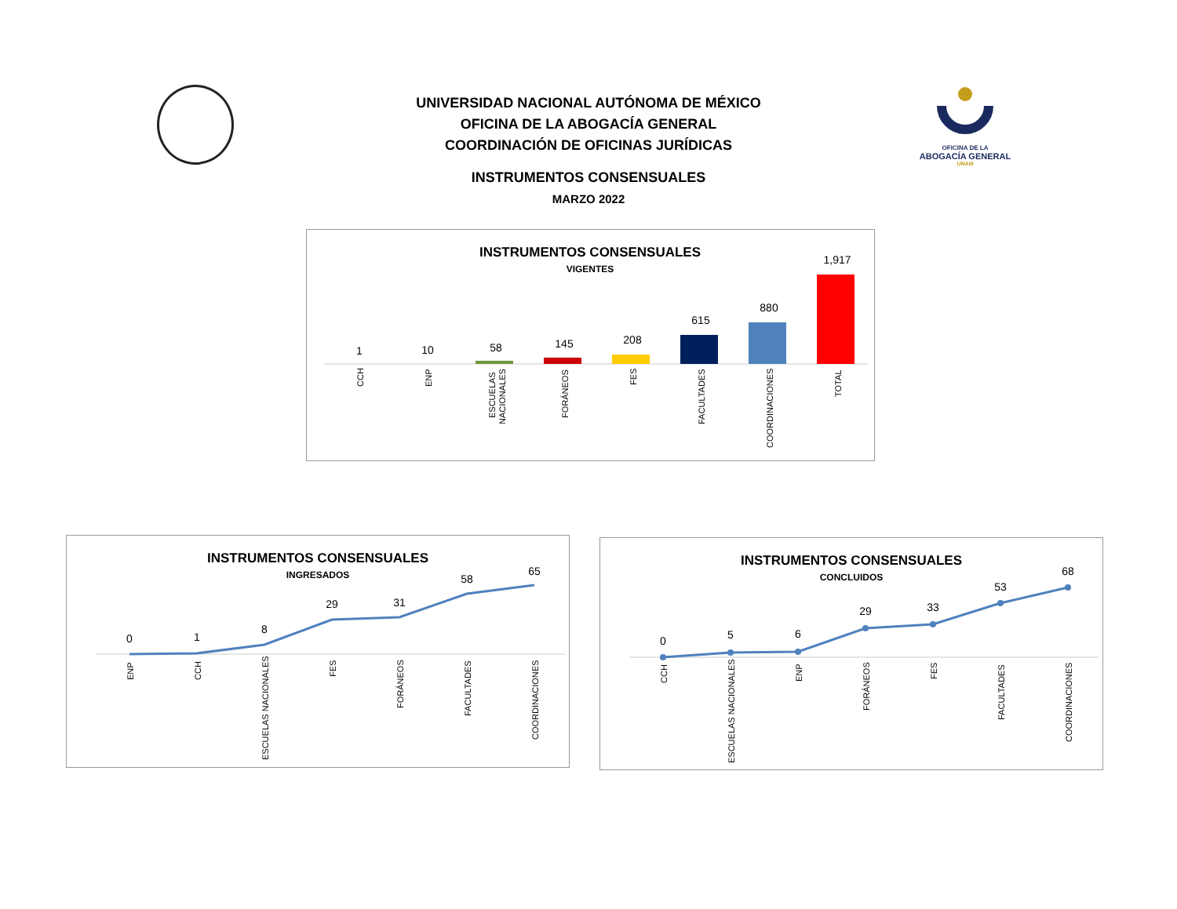UNIVERSIDAD NACIONAL AUTÓNOMA DE MÉXICO
OFICINA DE LA ABOGACÍA GENERAL
COORDINACIÓN DE OFICINAS JURÍDICAS
INSTRUMENTOS CONSENSUALES
MARZO 2022
OFICINA DE LA
ABOGACÍA GENERAL
UNAM
INSTRUMENTOS CONSENSUALES
VIGENTES
1
10
58
145
208
615
880
1,917
CCH
ENP
ESCUELAS
NACIONALES
FORÁNEOS
FES
FACULTADES
COORDINACIONES
TOTAL
INSTRUMENTOS CONSENSUALES
INGRESADOS
0
1
8
29
31
58
65
ENP
CCH
ESCUELAS NACIONALES
FES
FORÁNEOS
FACULTADES
COORDINACIONES
INSTRUMENTOS CONSENSUALES
CONCLUIDOS
0
5
6
29
33
53
68
CCH
ESCUELAS NACIONALES
ENP
FORÁNEOS
FES
FACULTADES
COORDINACIONES